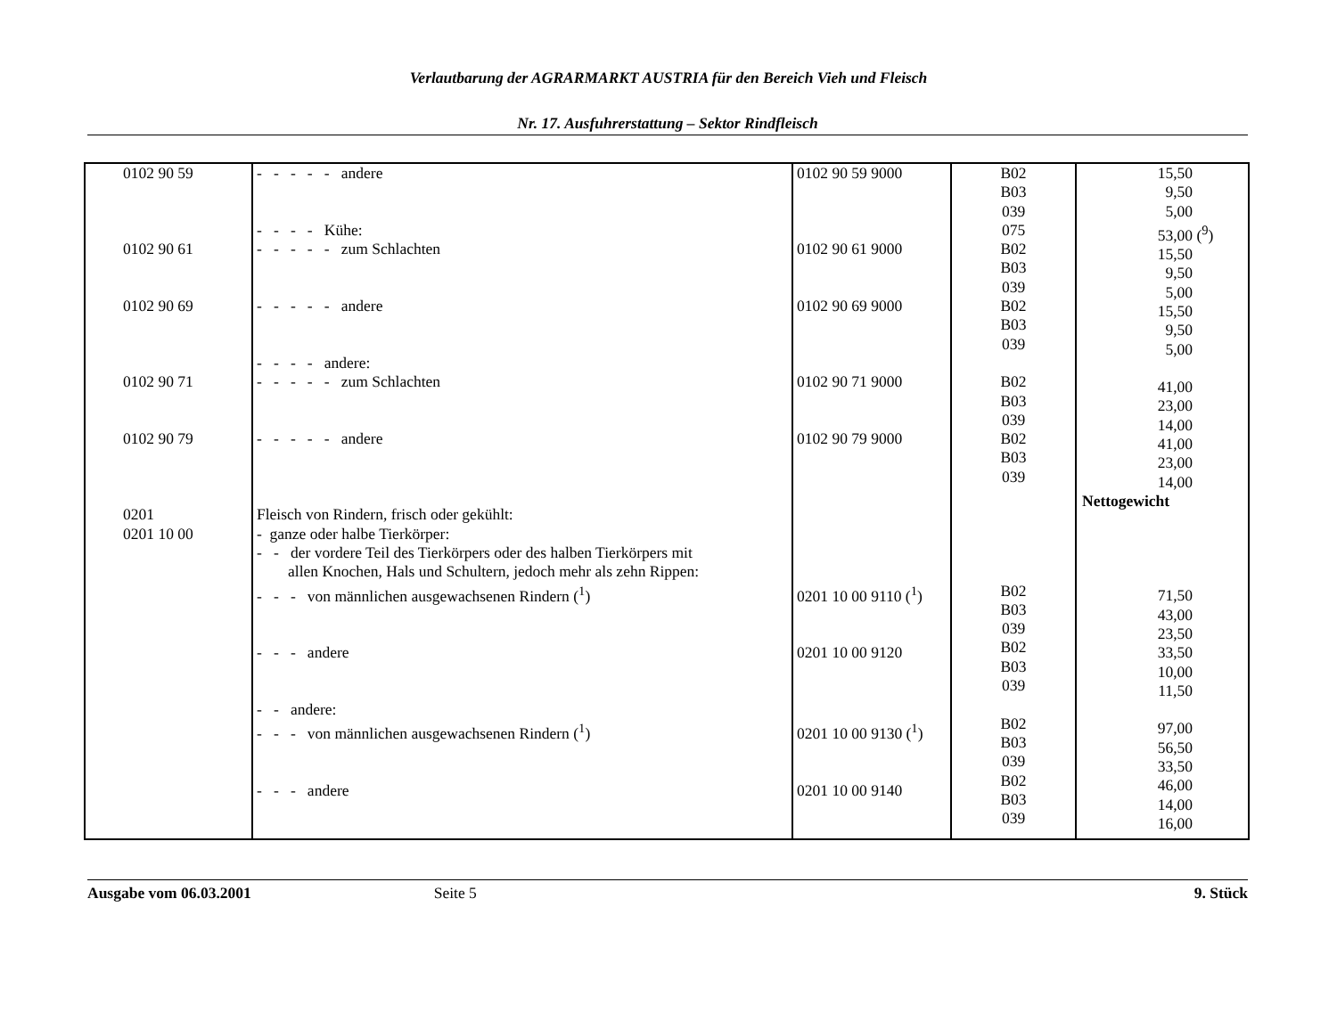Verlautbarung der AGRARMARKT AUSTRIA für den Bereich Vieh und Fleisch
Nr. 17. Ausfuhrerstattung – Sektor Rindfleisch
| 0102 90 59 0102 90 61 0102 90 69 0102 90 71 0102 90 79 0201 0201 10 00 | - - - - - andere - - - - Kühe: - - - - - zum Schlachten - - - - - andere - - - - andere: - - - - - zum Schlachten - - - - - andere Fleisch von Rindern, frisch oder gekühlt: - ganze oder halbe Tierkörper: - - der vordere Teil des Tierkörpers oder des halben Tierkörpers mit allen Knochen, Hals und Schultern, jedoch mehr als zehn Rippen: - - - von männlichen ausgewachsenen Rindern (<sup>1</sup>) - - - andere - - andere: - - - von männlichen ausgewachsenen Rindern (<sup>1</sup>) - - - andere | 0102 90 59 9000 0102 90 61 9000 0102 90 69 9000 0102 90 71 9000 0102 90 79 9000 0201 10 00 9110 (<sup>1</sup>) 0201 10 00 9120 0201 10 00 9130 (<sup>1</sup>) 0201 10 00 9140 | B02 B03 039 075 B02 B03 039 B02 B03 039 B02 B03 039 B02 B03 039 B02 B03 039 B02 B03 039 B02 B03 039 B02 B03 039 | 15,50 9,50 5,00 53,00 (<sup>9</sup>) 15,50 9,50 5,00 15,50 9,50 5,00 41,00 23,00 14,00 41,00 23,00 14,00 Nettogewicht 71,50 43,00 23,50 33,50 10,00 11,50 97,00 56,50 33,50 46,00 14,00 16,00 |
Ausgabe vom 06.03.2001 Seite 5 9. Stück